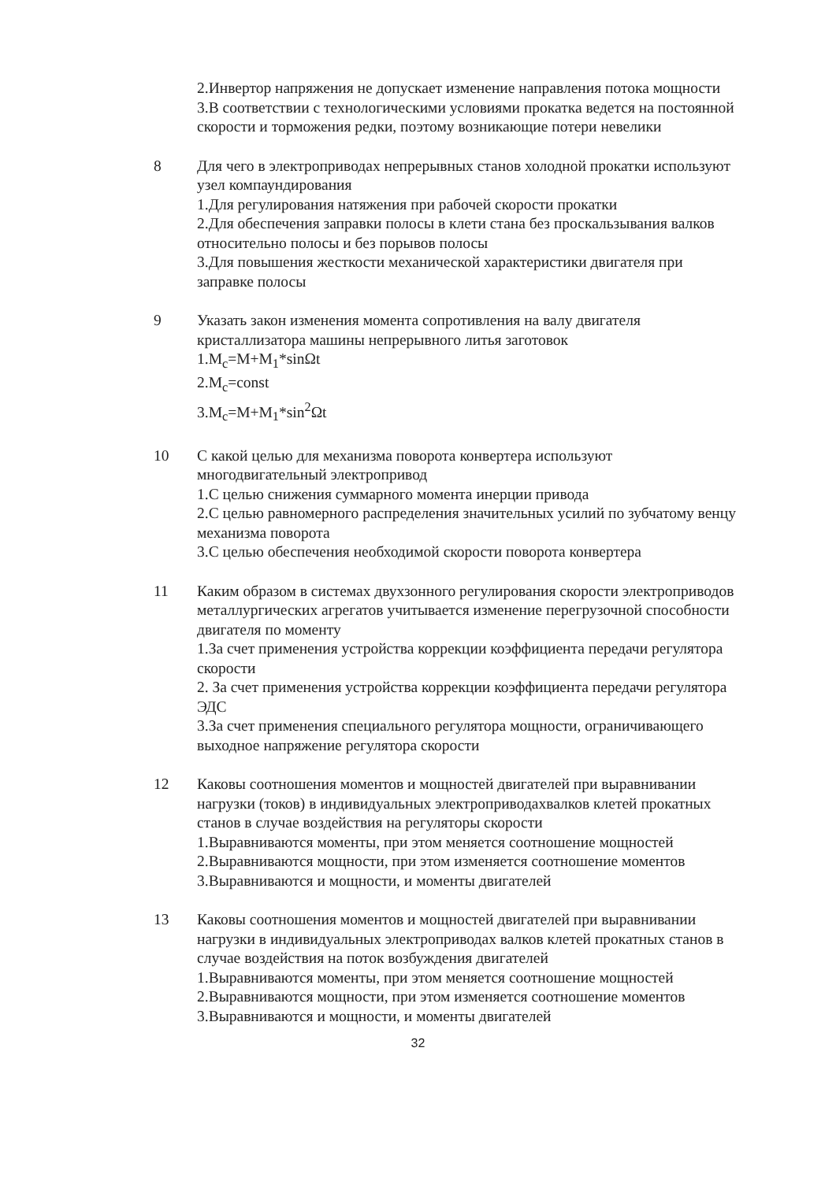2.Инвертор напряжения не допускает изменение направления потока мощности
3.В соответствии с технологическими условиями прокатка ведется на постоянной скорости и торможения редки, поэтому возникающие потери невелики
8 Для чего в электроприводах непрерывных станов холодной прокатки используют узел компаундирования
1.Для регулирования натяжения при рабочей скорости прокатки
2.Для обеспечения заправки полосы в клети стана без проскальзывания валков относительно полосы и без порывов полосы
3.Для повышения жесткости механической характеристики двигателя при заправке полосы
9 Указать закон изменения момента сопротивления на валу двигателя кристаллизатора машины непрерывного литья заготовок
1.M<sub>c</sub>=M+M<sub>1</sub>*sinΩt
2.M<sub>c</sub>=const
3.M<sub>c</sub>=M+M<sub>1</sub>*sin<sup>2</sup>Ωt
10 С какой целью для механизма поворота конвертера используют многодвигательный электропривод
1.С целью снижения суммарного момента инерции привода
2.С целью равномерного распределения значительных усилий по зубчатому венцу механизма поворота
3.С целью обеспечения необходимой скорости поворота конвертера
11 Каким образом в системах двухзонного регулирования скорости электроприводов металлургических агрегатов учитывается изменение перегрузочной способности двигателя по моменту
1.За счет применения устройства коррекции коэффициента передачи регулятора скорости
2. За счет применения устройства коррекции коэффициента передачи регулятора ЭДС
3.За счет применения специального регулятора мощности, ограничивающего выходное напряжение регулятора скорости
12 Каковы соотношения моментов и мощностей двигателей при выравнивании нагрузки (токов) в индивидуальных электроприводахвалков клетей прокатных станов в случае воздействия на регуляторы скорости
1.Выравниваются моменты, при этом меняется соотношение мощностей
2.Выравниваются мощности, при этом изменяется соотношение моментов
3.Выравниваются и мощности, и моменты двигателей
13 Каковы соотношения моментов и мощностей двигателей при выравнивании нагрузки в индивидуальных электроприводах валков клетей прокатных станов в случае воздействия на поток возбуждения двигателей
1.Выравниваются моменты, при этом меняется соотношение мощностей
2.Выравниваются мощности, при этом изменяется соотношение моментов
3.Выравниваются и мощности, и моменты двигателей
32